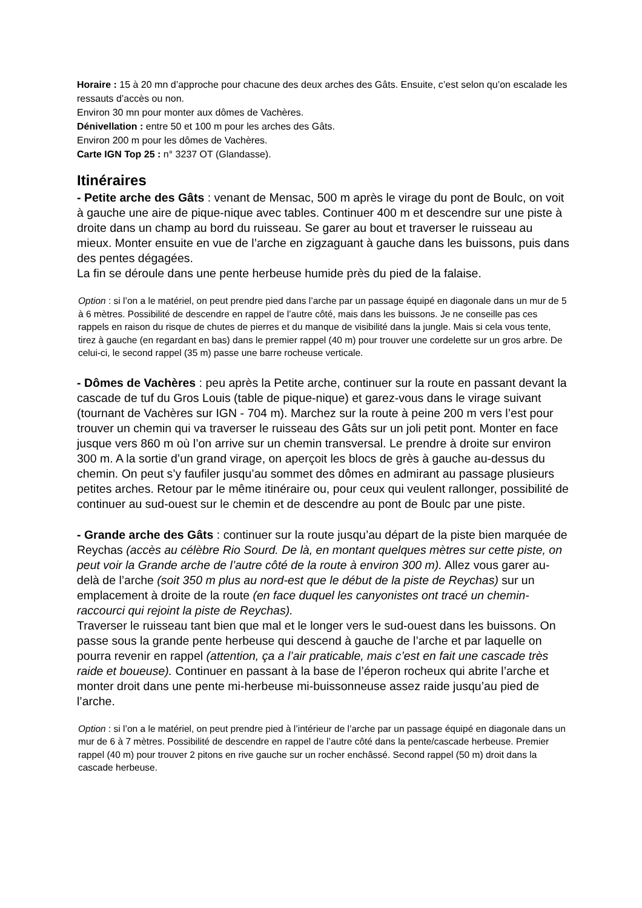Horaire : 15 à 20 mn d’approche pour chacune des deux arches des Gâts. Ensuite, c’est selon qu’on escalade les ressauts d’accès ou non.
Environ 30 mn pour monter aux dômes de Vachères.
Dénivellation : entre 50 et 100 m pour les arches des Gâts.
Environ 200 m pour les dômes de Vachères.
Carte IGN Top 25 : n° 3237 OT (Glandasse).
Itinéraires
- Petite arche des Gâts : venant de Mensac, 500 m après le virage du pont de Boulc, on voit à gauche une aire de pique-nique avec tables. Continuer 400 m et descendre sur une piste à droite dans un champ au bord du ruisseau. Se garer au bout et traverser le ruisseau au mieux. Monter ensuite en vue de l’arche en zigzaguant à gauche dans les buissons, puis dans des pentes dégagées.
La fin se déroule dans une pente herbeuse humide près du pied de la falaise.
Option : si l’on a le matériel, on peut prendre pied dans l’arche par un passage équipé en diagonale dans un mur de 5 à 6 mètres. Possibilité de descendre en rappel de l’autre côté, mais dans les buissons. Je ne conseille pas ces rappels en raison du risque de chutes de pierres et du manque de visibilité dans la jungle. Mais si cela vous tente, tirez à gauche (en regardant en bas) dans le premier rappel (40 m) pour trouver une cordelette sur un gros arbre. De celui-ci, le second rappel (35 m) passe une barre rocheuse verticale.
- Dômes de Vachères : peu après la Petite arche, continuer sur la route en passant devant la cascade de tuf du Gros Louis (table de pique-nique) et garez-vous dans le virage suivant (tournant de Vachères sur IGN - 704 m). Marchez sur la route à peine 200 m vers l’est pour trouver un chemin qui va traverser le ruisseau des Gâts sur un joli petit pont. Monter en face jusque vers 860 m où l’on arrive sur un chemin transversal. Le prendre à droite sur environ 300 m. A la sortie d’un grand virage, on aperçoit les blocs de grès à gauche au-dessus du chemin. On peut s’y faufiler jusqu’au sommet des dômes en admirant au passage plusieurs petites arches. Retour par le même itinéraire ou, pour ceux qui veulent rallonger, possibilité de continuer au sud-ouest sur le chemin et de descendre au pont de Boulc par une piste.
- Grande arche des Gâts : continuer sur la route jusqu’au départ de la piste bien marquée de Reychas (accès au célèbre Rio Sourd. De là, en montant quelques mètres sur cette piste, on peut voir la Grande arche de l’autre côté de la route à environ 300 m). Allez vous garer au-delà de l’arche (soit 350 m plus au nord-est que le début de la piste de Reychas) sur un emplacement à droite de la route (en face duquel les canyonistes ont tracé un chemin-raccourci qui rejoint la piste de Reychas).
Traverser le ruisseau tant bien que mal et le longer vers le sud-ouest dans les buissons. On passe sous la grande pente herbeuse qui descend à gauche de l’arche et par laquelle on pourra revenir en rappel (attention, ça a l’air praticable, mais c’est en fait une cascade très raide et boueuse). Continuer en passant à la base de l’éperon rocheux qui abrite l’arche et monter droit dans une pente mi-herbeuse mi-buissonneuse assez raide jusqu’au pied de l’arche.
Option : si l’on a le matériel, on peut prendre pied à l’intérieur de l’arche par un passage équipé en diagonale dans un mur de 6 à 7 mètres. Possibilité de descendre en rappel de l’autre côté dans la pente/cascade herbeuse. Premier rappel (40 m) pour trouver 2 pitons en rive gauche sur un rocher enchâssé. Second rappel (50 m) droit dans la cascade herbeuse.